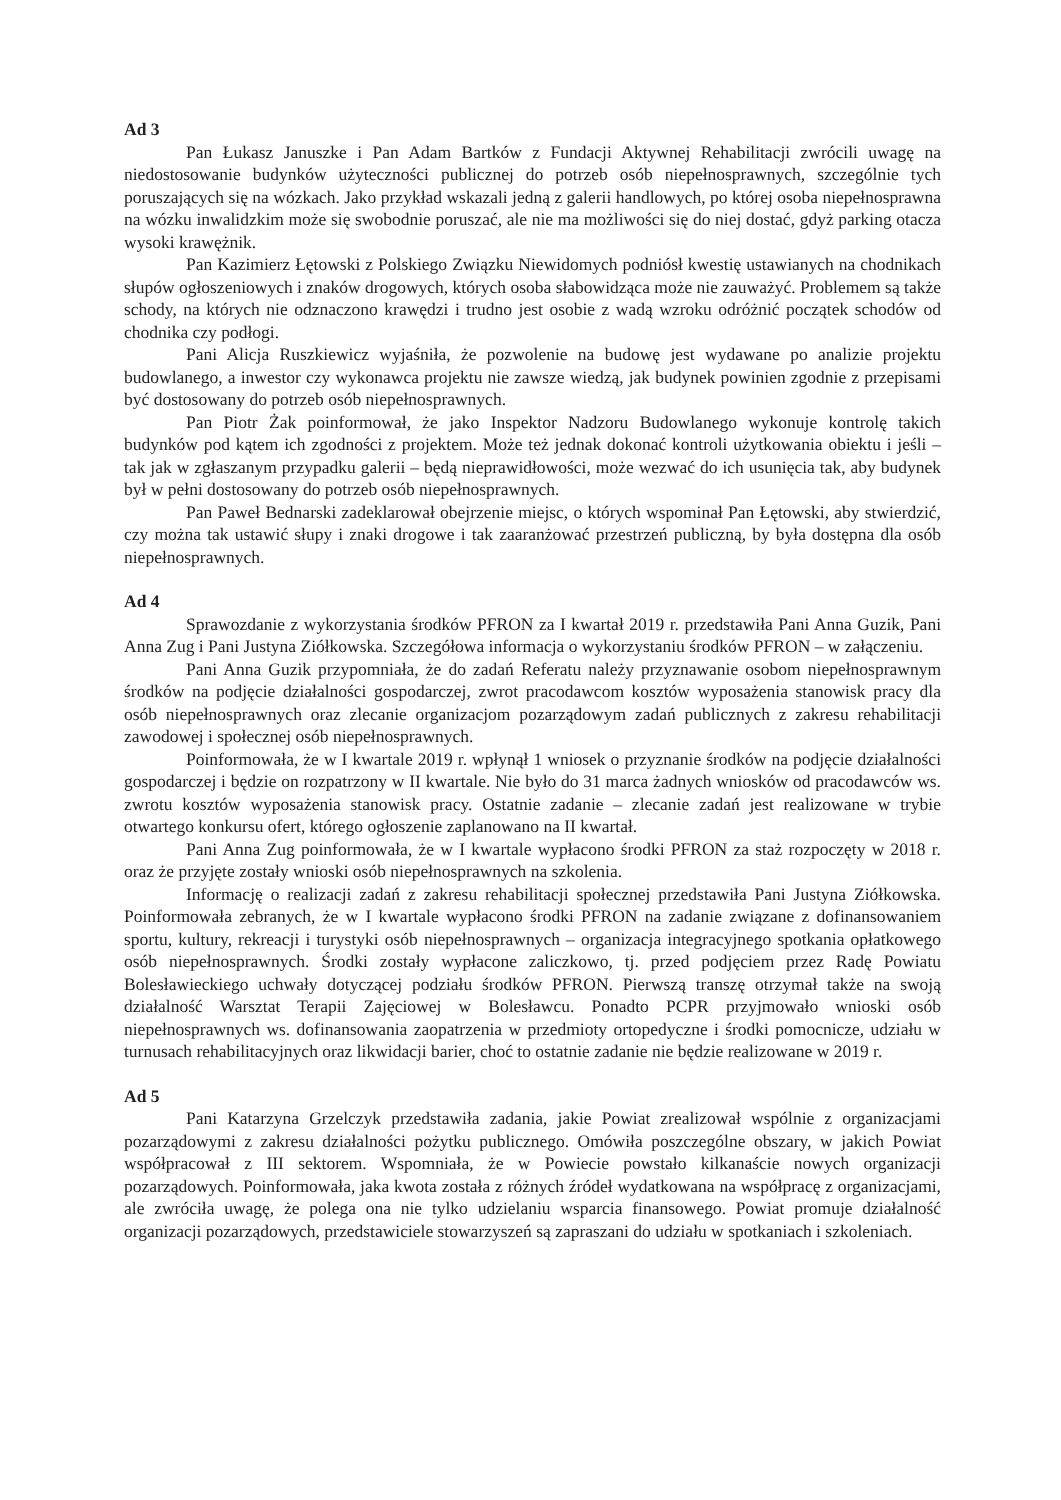Ad 3
Pan Łukasz Januszke i Pan Adam Bartków z Fundacji Aktywnej Rehabilitacji zwrócili uwagę na niedostosowanie budynków użyteczności publicznej do potrzeb osób niepełnosprawnych, szczególnie tych poruszających się na wózkach. Jako przykład wskazali jedną z galerii handlowych, po której osoba niepełnosprawna na wózku inwalidzkim może się swobodnie poruszać, ale nie ma możliwości się do niej dostać, gdyż parking otacza wysoki krawężnik.
Pan Kazimierz Łętowski z Polskiego Związku Niewidomych podniósł kwestię ustawianych na chodnikach słupów ogłoszeniowych i znaków drogowych, których osoba słabowidząca może nie zauważyć. Problemem są także schody, na których nie odznaczono krawędzi i trudno jest osobie z wadą wzroku odróżnić początek schodów od chodnika czy podłogi.
Pani Alicja Ruszkiewicz wyjaśniła, że pozwolenie na budowę jest wydawane po analizie projektu budowlanego, a inwestor czy wykonawca projektu nie zawsze wiedzą, jak budynek powinien zgodnie z przepisami być dostosowany do potrzeb osób niepełnosprawnych.
Pan Piotr Żak poinformował, że jako Inspektor Nadzoru Budowlanego wykonuje kontrolę takich budynków pod kątem ich zgodności z projektem. Może też jednak dokonać kontroli użytkowania obiektu i jeśli – tak jak w zgłaszanym przypadku galerii – będą nieprawidłowości, może wezwać do ich usunięcia tak, aby budynek był w pełni dostosowany do potrzeb osób niepełnosprawnych.
Pan Paweł Bednarski zadeklarował obejrzenie miejsc, o których wspominał Pan Łętowski, aby stwierdzić, czy można tak ustawić słupy i znaki drogowe i tak zaaranżować przestrzeń publiczną, by była dostępna dla osób niepełnosprawnych.
Ad 4
Sprawozdanie z wykorzystania środków PFRON za I kwartał 2019 r. przedstawiła Pani Anna Guzik, Pani Anna Zug i Pani Justyna Ziółkowska. Szczegółowa informacja o wykorzystaniu środków PFRON – w załączeniu.
Pani Anna Guzik przypomniała, że do zadań Referatu należy przyznawanie osobom niepełnosprawnym środków na podjęcie działalności gospodarczej, zwrot pracodawcom kosztów wyposażenia stanowisk pracy dla osób niepełnosprawnych oraz zlecanie organizacjom pozarządowym zadań publicznych z zakresu rehabilitacji zawodowej i społecznej osób niepełnosprawnych.
Poinformowała, że w I kwartale 2019 r. wpłynął 1 wniosek o przyznanie środków na podjęcie działalności gospodarczej i będzie on rozpatrzony w II kwartale. Nie było do 31 marca żadnych wniosków od pracodawców ws. zwrotu kosztów wyposażenia stanowisk pracy. Ostatnie zadanie – zlecanie zadań jest realizowane w trybie otwartego konkursu ofert, którego ogłoszenie zaplanowano na II kwartał.
Pani Anna Zug poinformowała, że w I kwartale wypłacono środki PFRON za staż rozpoczęty w 2018 r. oraz że przyjęte zostały wnioski osób niepełnosprawnych na szkolenia.
Informację o realizacji zadań z zakresu rehabilitacji społecznej przedstawiła Pani Justyna Ziółkowska. Poinformowała zebranych, że w I kwartale wypłacono środki PFRON na zadanie związane z dofinansowaniem sportu, kultury, rekreacji i turystyki osób niepełnosprawnych – organizacja integracyjnego spotkania opłatkowego osób niepełnosprawnych. Środki zostały wypłacone zaliczkowo, tj. przed podjęciem przez Radę Powiatu Bolesławieckiego uchwały dotyczącej podziału środków PFRON. Pierwszą transzę otrzymał także na swoją działalność Warsztat Terapii Zajęciowej w Bolesławcu. Ponadto PCPR przyjmowało wnioski osób niepełnosprawnych ws. dofinansowania zaopatrzenia w przedmioty ortopedyczne i środki pomocnicze, udziału w turnusach rehabilitacyjnych oraz likwidacji barier, choć to ostatnie zadanie nie będzie realizowane w 2019 r.
Ad 5
Pani Katarzyna Grzelczyk przedstawiła zadania, jakie Powiat zrealizował wspólnie z organizacjami pozarządowymi z zakresu działalności pożytku publicznego. Omówiła poszczególne obszary, w jakich Powiat współpracował z III sektorem. Wspomniała, że w Powiecie powstało kilkanaście nowych organizacji pozarządowych. Poinformowała, jaka kwota została z różnych źródeł wydatkowana na współpracę z organizacjami, ale zwróciła uwagę, że polega ona nie tylko udzielaniu wsparcia finansowego. Powiat promuje działalność organizacji pozarządowych, przedstawiciele stowarzyszeń są zapraszani do udziału w spotkaniach i szkoleniach.